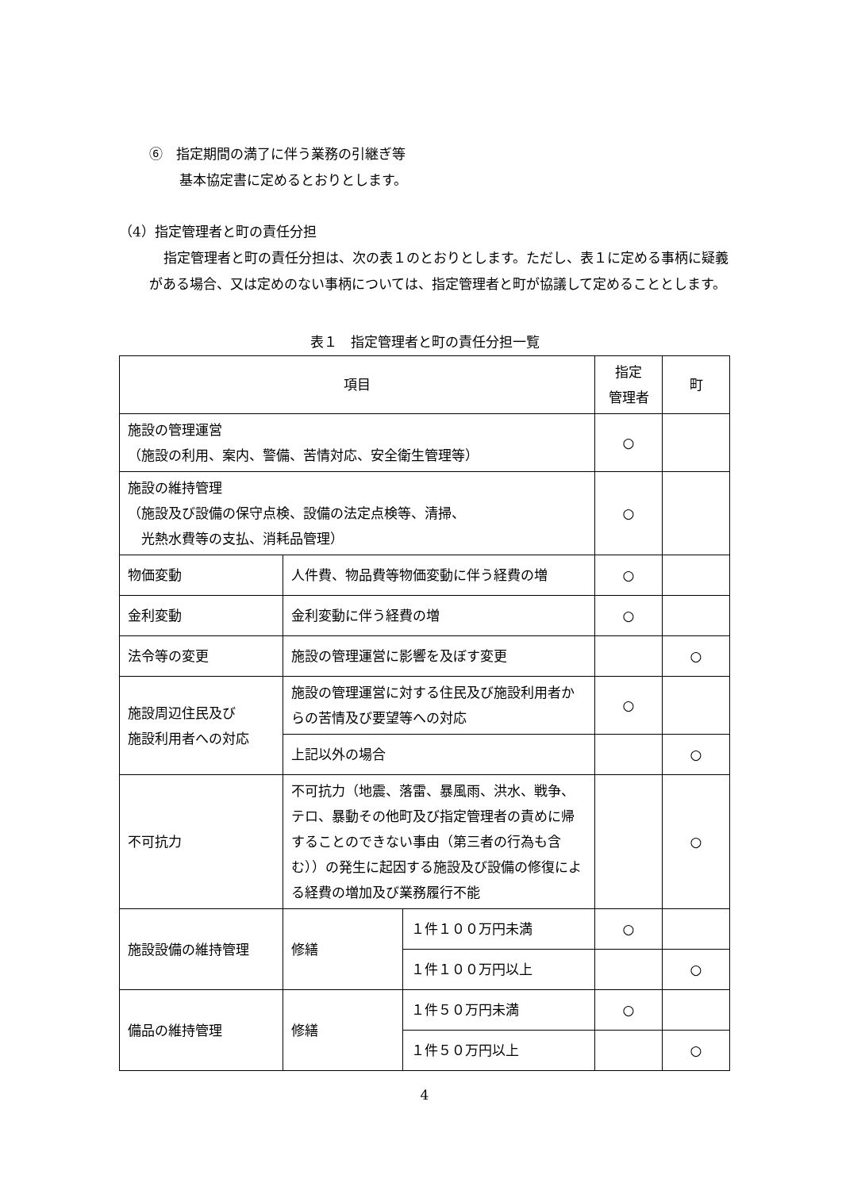⑥　指定期間の満了に伴う業務の引継ぎ等
基本協定書に定めるとおりとします。
（4）指定管理者と町の責任分担
指定管理者と町の責任分担は、次の表１のとおりとします。ただし、表１に定める事柄に疑義がある場合、又は定めのない事柄については、指定管理者と町が協議して定めることとします。
表１　指定管理者と町の責任分担一覧
| 項目 | | | 指定 管理者 | 町 |
| --- | --- | --- | --- | --- |
| 施設の管理運営 （施設の利用、案内、警備、苦情対応、安全衛生管理等） | | | ○ | |
| 施設の維持管理 （施設及び設備の保守点検、設備の法定点検等、清掃、 光熱水費等の支払、消耗品管理） | | | ○ | |
| 物価変動 | 人件費、物品費等物価変動に伴う経費の増 | | ○ | |
| 金利変動 | 金利変動に伴う経費の増 | | ○ | |
| 法令等の変更 | 施設の管理運営に影響を及ぼす変更 | | | ○ |
| 施設周辺住民及び 施設利用者への対応 | 施設の管理運営に対する住民及び施設利用者からの苦情及び要望等への対応 | | ○ | |
| | 上記以外の場合 | | | ○ |
| 不可抗力 | 不可抗力（地震、落雷、暴風雨、洪水、戦争、テロ、暴動その他町及び指定管理者の責めに帰することのできない事由（第三者の行為も含む））の発生に起因する施設及び設備の修復による経費の増加及び業務履行不能 | | | ○ |
| 施設設備の維持管理 | 修繕 | １件１００万円未満 | ○ | |
| | | １件１００万円以上 | | ○ |
| 備品の維持管理 | 修繕 | １件５０万円未満 | ○ | |
| | | １件５０万円以上 | | ○ |
4